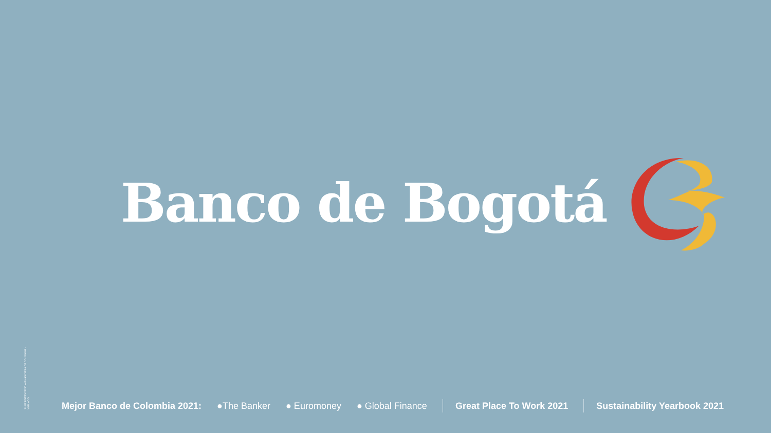Banco de Bogotá
SUPERINTENDENCIA FINANCIERA DE COLOMBIA · VIGILADO
Mejor Banco de Colombia 2021: ●The Banker ● Euromoney ● Global Finance Great Place To Work 2021 Sustainability Yearbook 2021